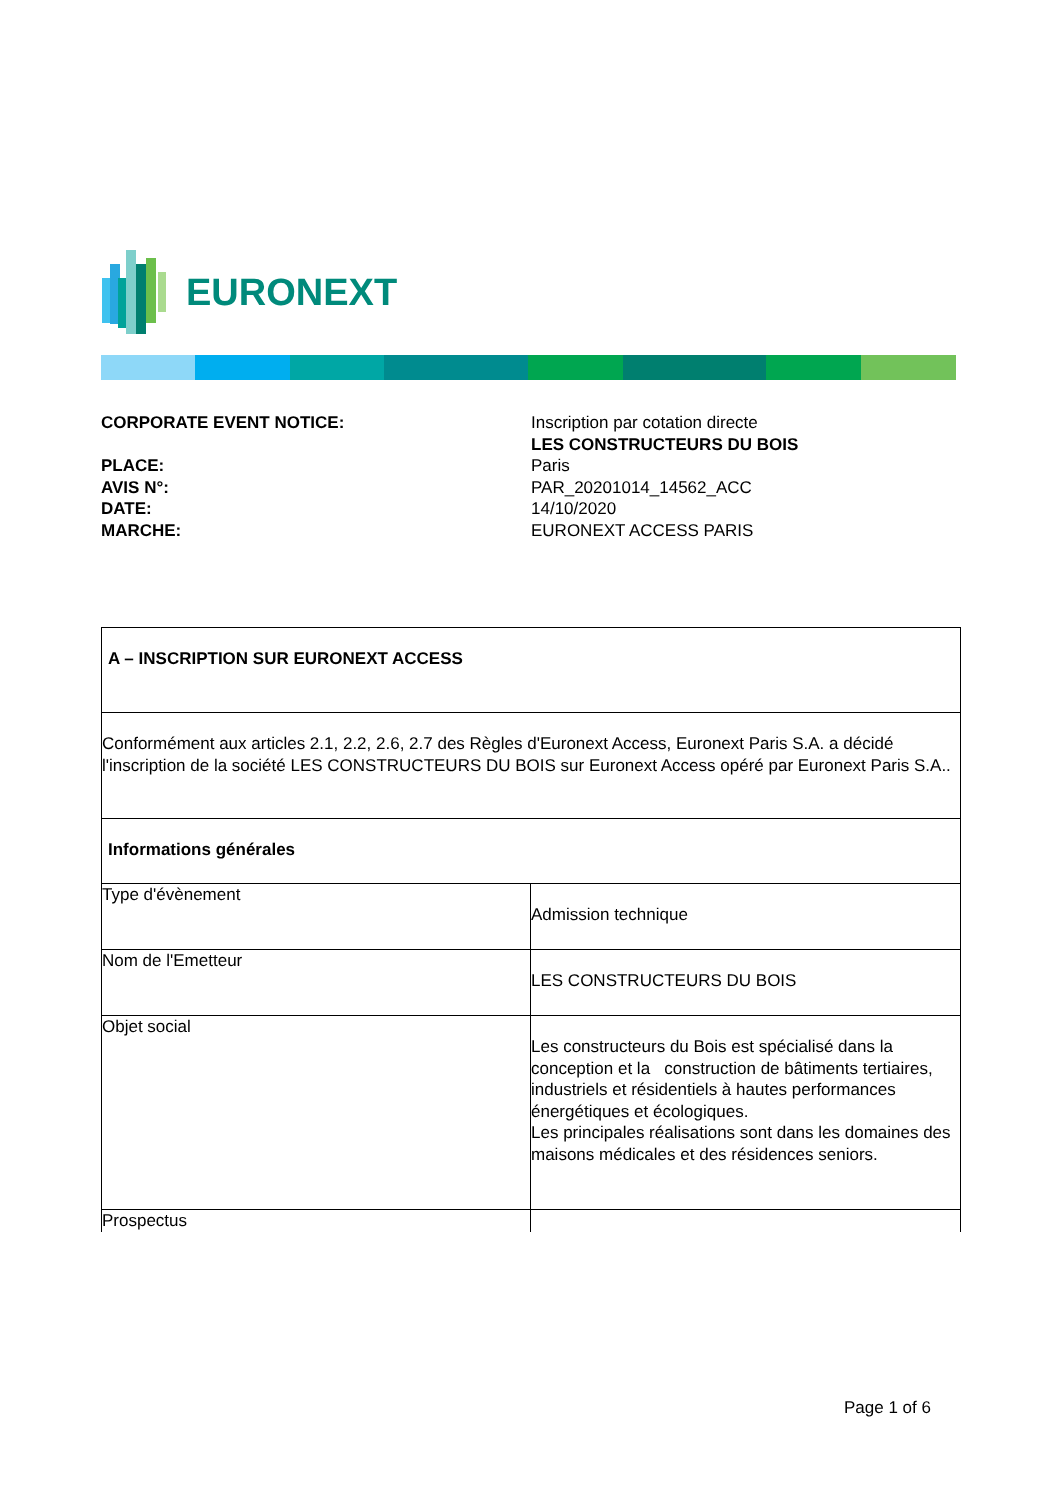EURONEXT
| CORPORATE EVENT NOTICE: | Inscription par cotation directe LES CONSTRUCTEURS DU BOIS |
| PLACE: | Paris |
| AVIS N°: | PAR_20201014_14562_ACC |
| DATE: | 14/10/2020 |
| MARCHE: | EURONEXT ACCESS PARIS |
| A – INSCRIPTION SUR EURONEXT ACCESS | |
| --- | --- |
| Conformément aux articles 2.1, 2.2, 2.6, 2.7 des Règles d'Euronext Access, Euronext Paris S.A. a décidé l'inscription de la société LES CONSTRUCTEURS DU BOIS sur Euronext Access opéré par Euronext Paris S.A.. | |
| Informations générales | |
| Type d'évènement | Admission technique |
| Nom de l'Emetteur | LES CONSTRUCTEURS DU BOIS |
| Objet social | Les constructeurs du Bois est spécialisé dans la conception et la construction de bâtiments tertiaires, industriels et résidentiels à hautes performances énergétiques et écologiques. Les principales réalisations sont dans les domaines des maisons médicales et des résidences seniors. |
| Prospectus | |
Page 1 of 6